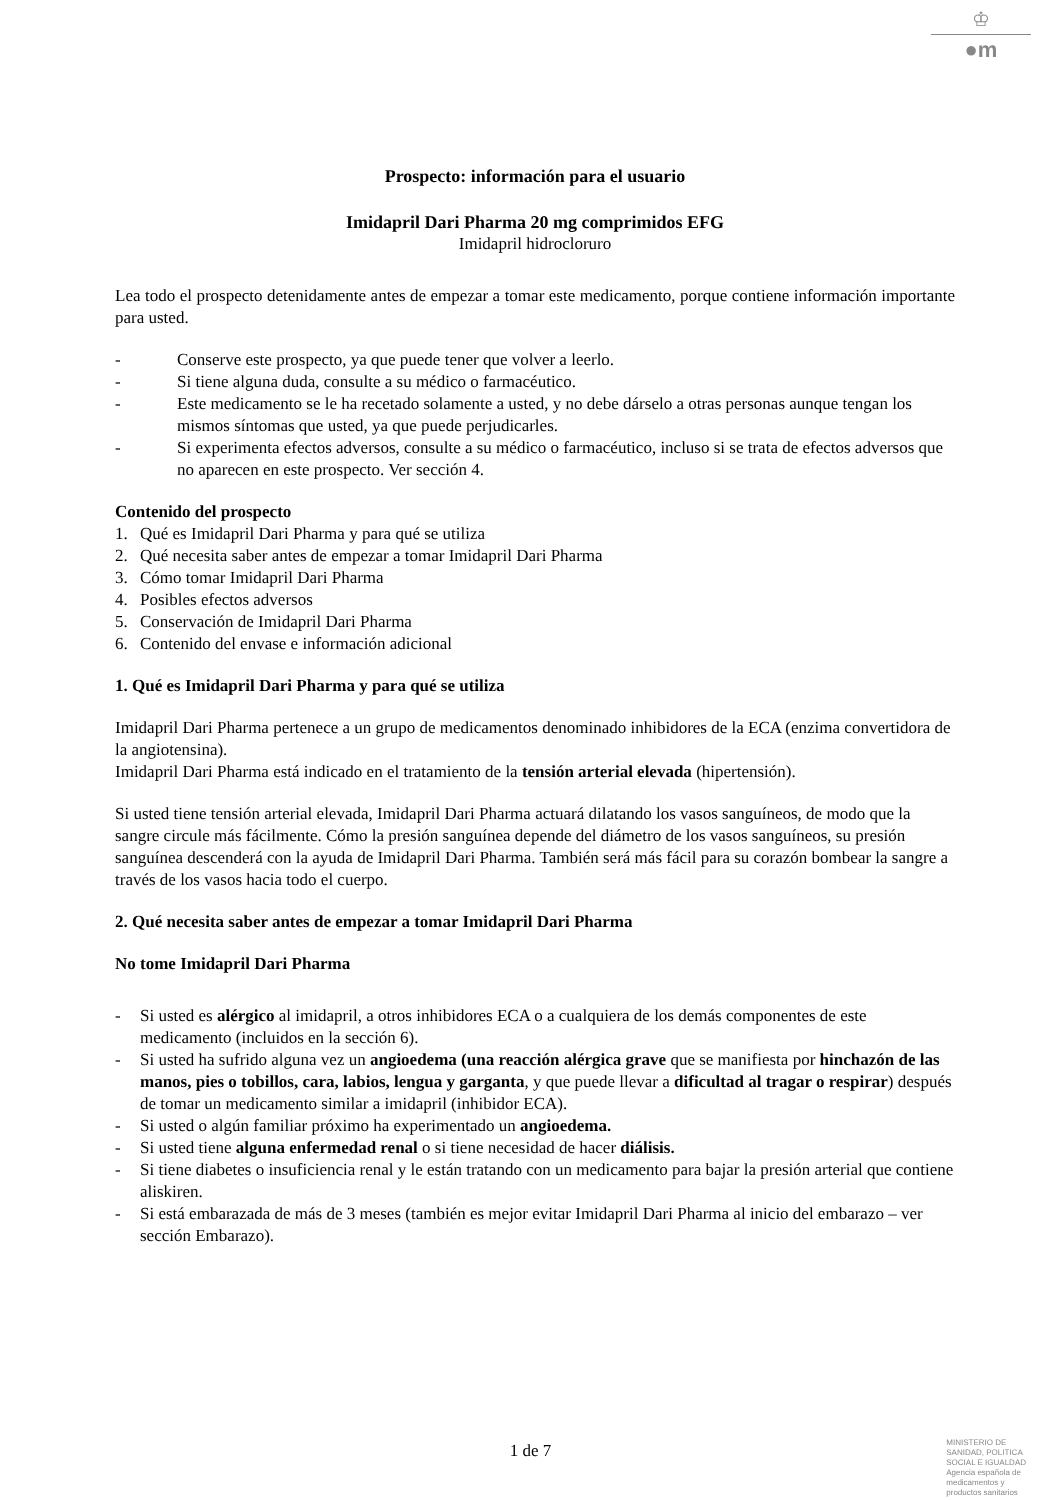♔
●m
Prospecto: información para el usuario
Imidapril Dari Pharma 20 mg comprimidos EFG
Imidapril hidrocloruro
Lea todo el prospecto detenidamente antes de empezar a tomar este medicamento, porque contiene información importante para usted.
- Conserve este prospecto, ya que puede tener que volver a leerlo.
- Si tiene alguna duda, consulte a su médico o farmacéutico.
- Este medicamento se le ha recetado solamente a usted, y no debe dárselo a otras personas aunque tengan los mismos síntomas que usted, ya que puede perjudicarles.
- Si experimenta efectos adversos, consulte a su médico o farmacéutico, incluso si se trata de efectos adversos que no aparecen en este prospecto. Ver sección 4.
Contenido del prospecto
1. Qué es Imidapril Dari Pharma y para qué se utiliza
2. Qué necesita saber antes de empezar a tomar Imidapril Dari Pharma
3. Cómo tomar Imidapril Dari Pharma
4. Posibles efectos adversos
5. Conservación de Imidapril Dari Pharma
6. Contenido del envase e información adicional
1. Qué es Imidapril Dari Pharma y para qué se utiliza
Imidapril Dari Pharma pertenece a un grupo de medicamentos denominado inhibidores de la ECA (enzima convertidora de la angiotensina).
Imidapril Dari Pharma está indicado en el tratamiento de la tensión arterial elevada (hipertensión).
Si usted tiene tensión arterial elevada, Imidapril Dari Pharma actuará dilatando los vasos sanguíneos, de modo que la sangre circule más fácilmente. Cómo la presión sanguínea depende del diámetro de los vasos sanguíneos, su presión sanguínea descenderá con la ayuda de Imidapril Dari Pharma. También será más fácil para su corazón bombear la sangre a través de los vasos hacia todo el cuerpo.
2. Qué necesita saber antes de empezar a tomar Imidapril Dari Pharma
No tome Imidapril Dari Pharma
- Si usted es alérgico al imidapril, a otros inhibidores ECA o a cualquiera de los demás componentes de este medicamento (incluidos en la sección 6).
- Si usted ha sufrido alguna vez un angioedema (una reacción alérgica grave que se manifiesta por hinchazón de las manos, pies o tobillos, cara, labios, lengua y garganta, y que puede llevar a dificultad al tragar o respirar) después de tomar un medicamento similar a imidapril (inhibidor ECA).
- Si usted o algún familiar próximo ha experimentado un angioedema.
- Si usted tiene alguna enfermedad renal o si tiene necesidad de hacer diálisis.
- Si tiene diabetes o insuficiencia renal y le están tratando con un medicamento para bajar la presión arterial que contiene aliskiren.
- Si está embarazada de más de 3 meses (también es mejor evitar Imidapril Dari Pharma al inicio del embarazo – ver sección Embarazo).
1 de 7
MINISTERIO DE
SANIDAD, POLITICA
SOCIAL E IGUALDAD
Agencia española de
medicamentos y
productos sanitarios